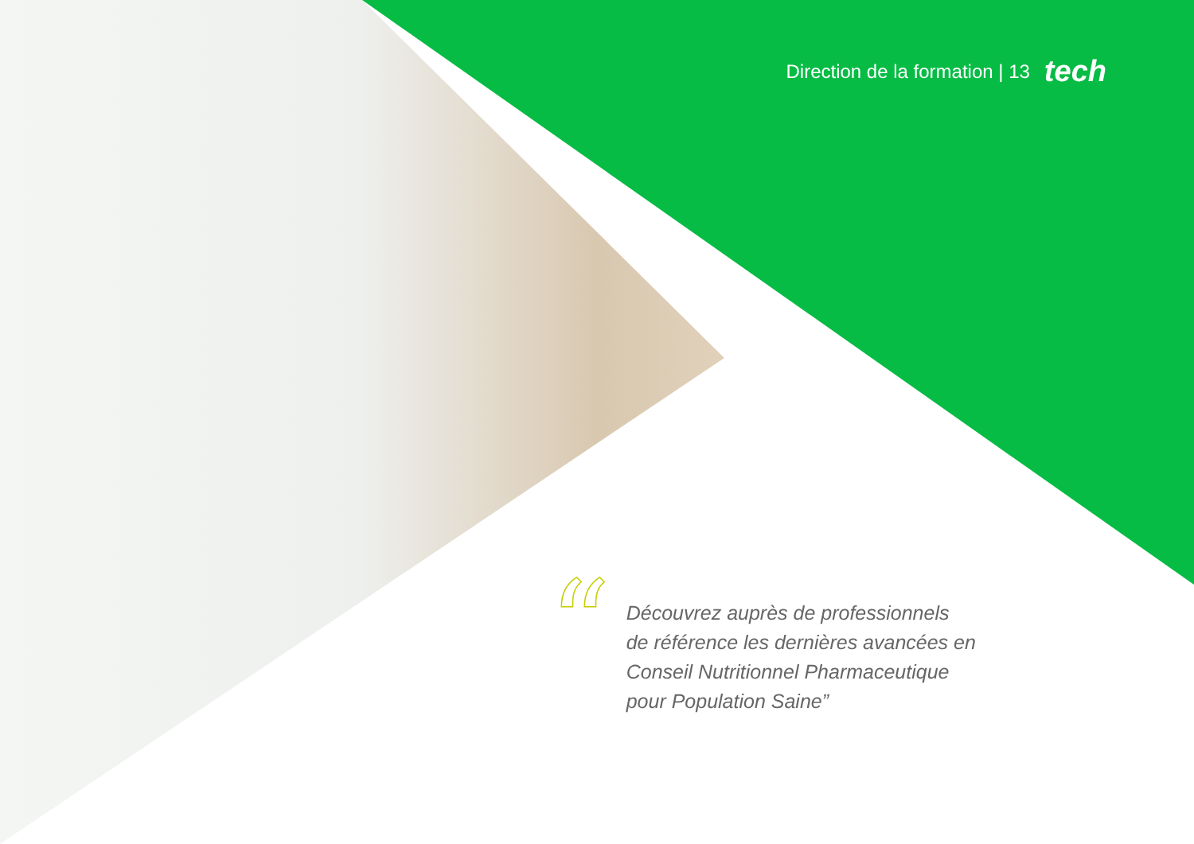Direction de la formation | 13 tech
“
Découvrez auprès de professionnels
de référence les dernières avancées en
Conseil Nutritionnel Pharmaceutique
pour Population Saine”